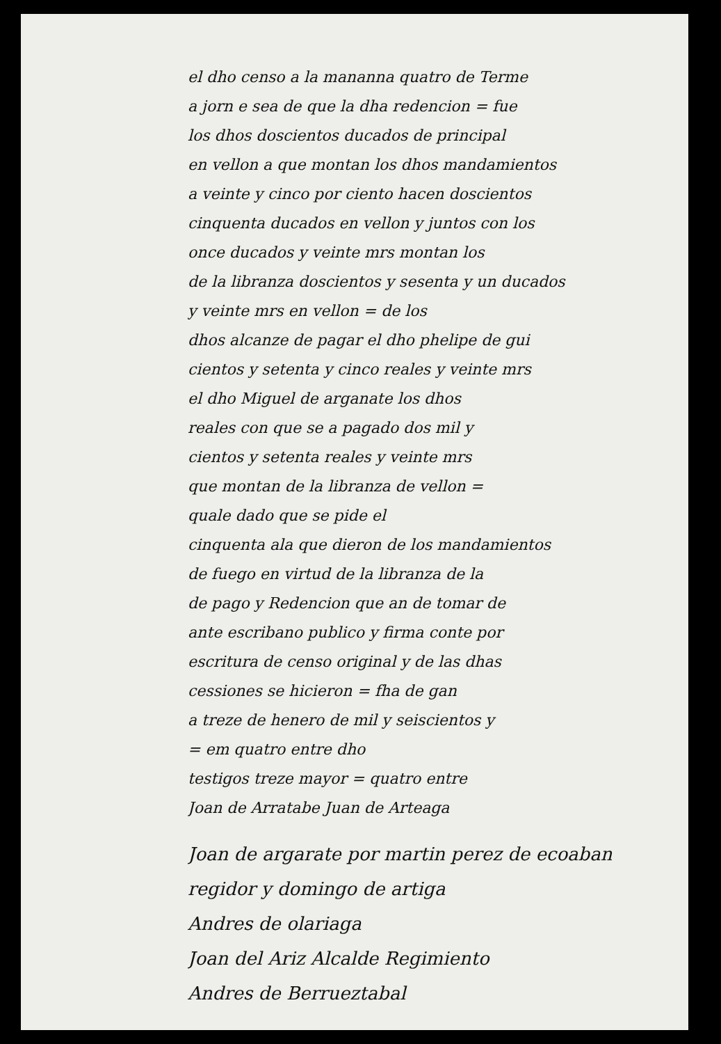el dho censo a la mananna quatro de Terme
a jorn e sea de que la dha redencion = fue
los dhos doscientos ducados de principal
en vellon a que montan los dhos mandamientos
a veinte y cinco por ciento hacen doscientos
cinquenta ducados en vellon y juntos con los
once ducados y veinte mrs montan los
de la libranza doscientos y sesenta y un ducados
y veinte mrs en vellon = de los
dhos alcanze de pagar el dho phelipe de gui
cientos y setenta y cinco reales y veinte mrs
el dho Miguel de arganate los dhos
reales con que se a pagado dos mil y
cientos y setenta reales y veinte mrs
que montan de la libranza de vellon =
quale dado que se pide el
cinquenta ala que dieron de los mandamientos
de fuego en virtud de la libranza de la
de pago y Redencion que an de tomar de
ante escribano publico y firma conte por
escritura de censo original y de las dhas
cessiones se hicieron = fha de gan
a treze de henero de mil y seiscientos y
= em quatro entre dho
testigos treze mayor = quatro entre
Joan de Arratabe Juan de Arteaga
Joan de argarate por martin perez de ecoaban
regidor y domingo de artiga
Andres de olariaga
Joan del Ariz Alcalde Regimiento
Andres de Berrueztabal